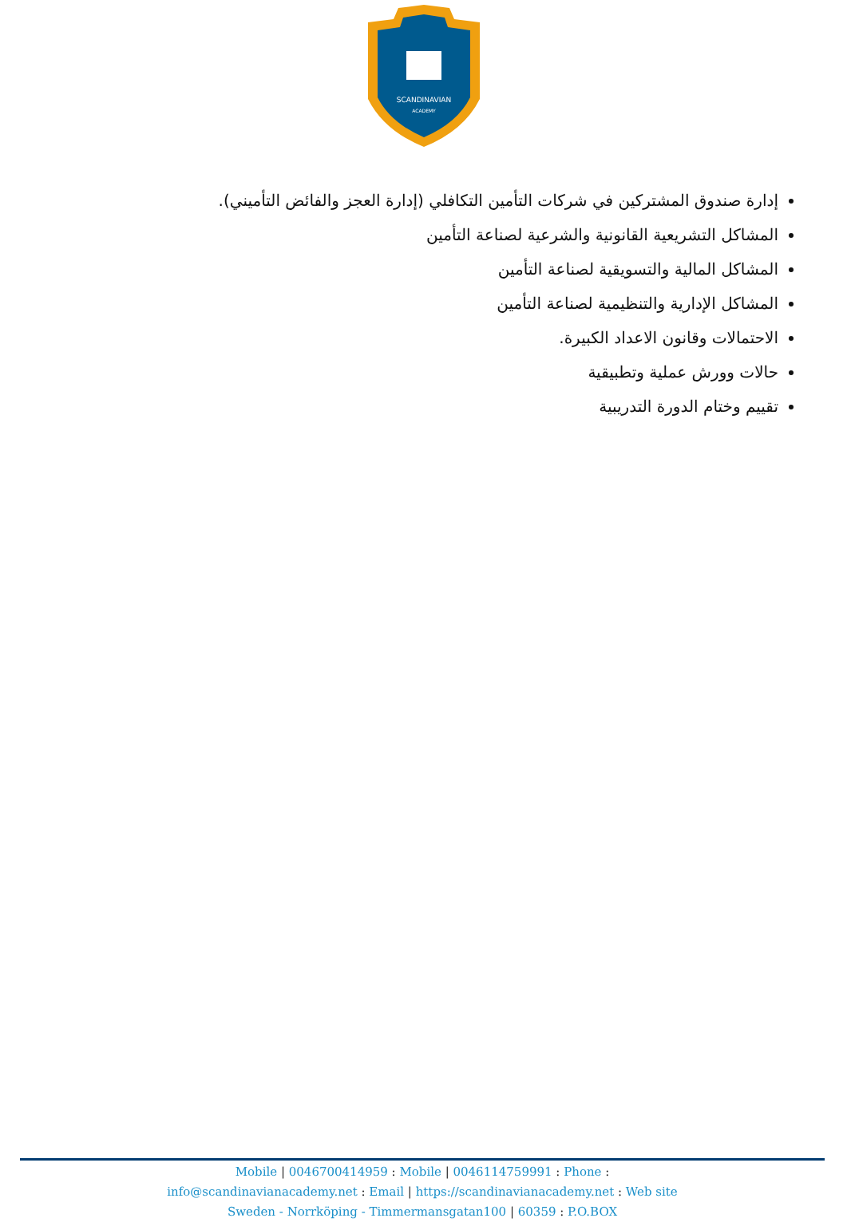SCANDINAVIAN
ACADEMY
إدارة صندوق المشتركين في شركات التأمين التكافلي (إدارة العجز والفائض التأميني).
المشاكل التشريعية القانونية والشرعية لصناعة التأمين
المشاكل المالية والتسويقية لصناعة التأمين
المشاكل الإدارية والتنظيمية لصناعة التأمين
الاحتمالات وقانون الاعداد الكبيرة.
حالات وورش عملية وتطبيقية
تقييم وختام الدورة التدريبية
Mobile | 0046700414959 : Mobile | 0046114759991 : Phone :
info@scandinavianacademy.net : Email | https://scandinavianacademy.net : Web site
Sweden - Norrköping - Timmermansgatan100 | 60359 : P.O.BOX